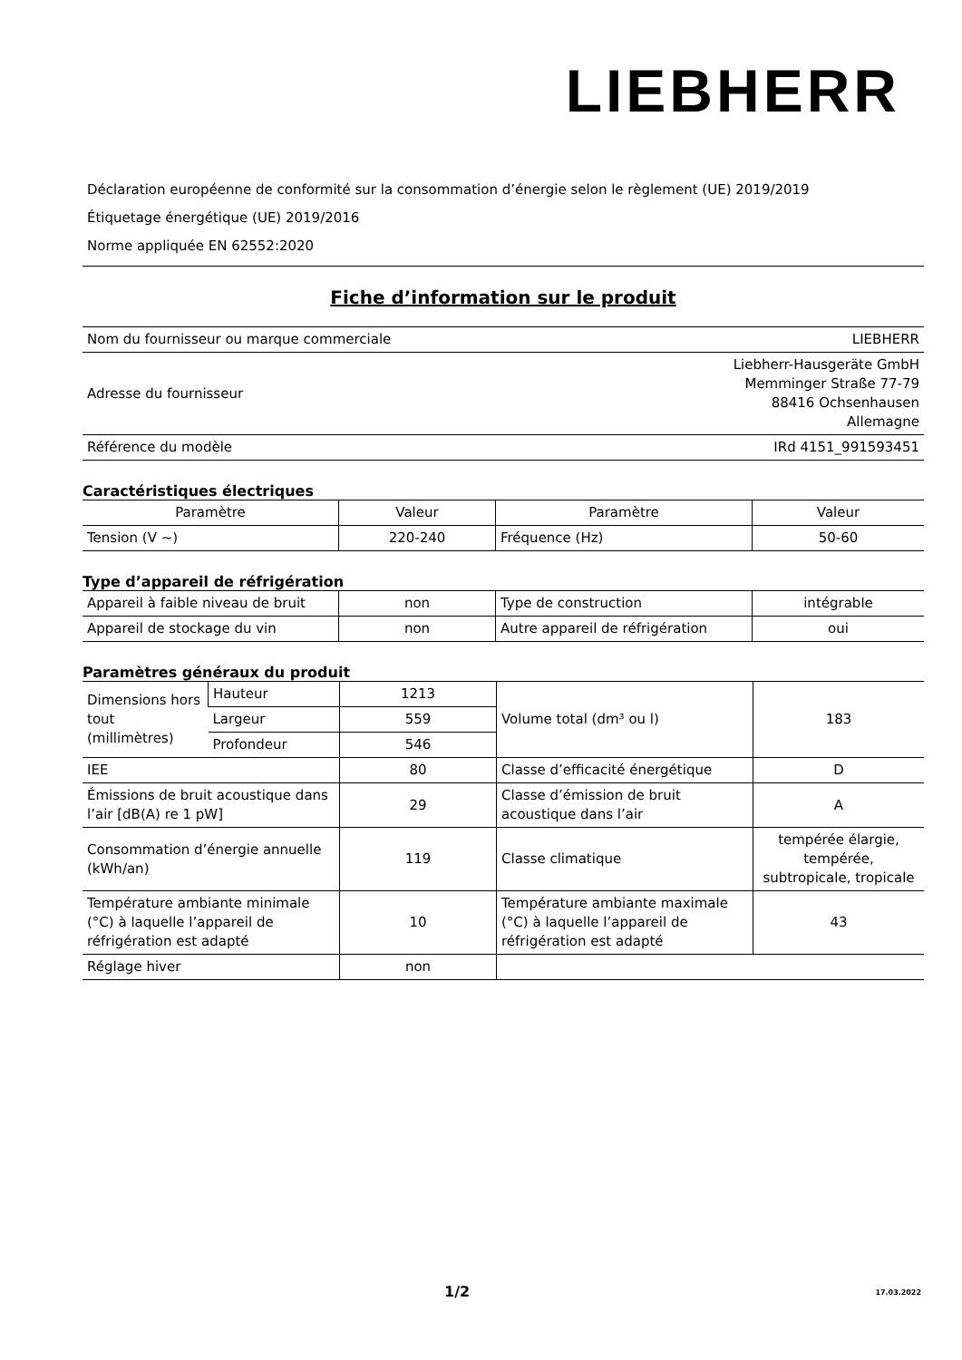LIEBHERR
Déclaration européenne de conformité sur la consommation d’énergie selon le règlement (UE) 2019/2019
Étiquetage énergétique (UE) 2019/2016
Norme appliquée EN 62552:2020
Fiche d’information sur le produit
| Nom du fournisseur ou marque commerciale | LIEBHERR |
| Adresse du fournisseur | Liebherr-Hausgeräte GmbH Memminger Straße 77-79 88416 Ochsenhausen Allemagne |
| Référence du modèle | IRd 4151_991593451 |
Caractéristiques électriques
| Paramètre | Valeur | Paramètre | Valeur |
| --- | --- | --- | --- |
| Tension (V ~) | 220-240 | Fréquence (Hz) | 50-60 |
Type d’appareil de réfrigération
| Appareil à faible niveau de bruit | non | Type de construction | intégrable |
| Appareil de stockage du vin | non | Autre appareil de réfrigération | oui |
Paramètres généraux du produit
| Dimensions hors tout (millimètres) | Hauteur | 1213 | Volume total (dm³ ou l) | 183 |
| | Largeur | 559 | | |
| | Profondeur | 546 | | |
| IEE | | 80 | Classe d’efficacité énergétique | D |
| Émissions de bruit acoustique dans l’air [dB(A) re 1 pW] | | 29 | Classe d’émission de bruit acoustique dans l’air | A |
| Consommation d’énergie annuelle (kWh/an) | | 119 | Classe climatique | tempérée élargie, tempérée, subtropicale, tropicale |
| Température ambiante minimale (°C) à laquelle l’appareil de réfrigération est adapté | | 10 | Température ambiante maximale (°C) à laquelle l’appareil de réfrigération est adapté | 43 |
| Réglage hiver | | non | | |
1/2 17.03.2022